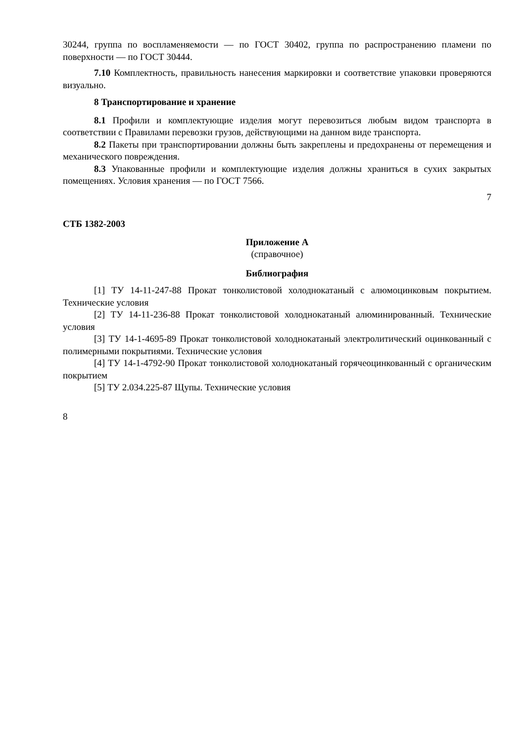30244, группа по воспламеняемости — по ГОСТ 30402, группа по распространению пламени по поверхности — по ГОСТ 30444.
7.10 Комплектность, правильность нанесения маркировки и соответствие упаковки проверяются визуально.
8 Транспортирование и хранение
8.1 Профили и комплектующие изделия могут перевозиться любым видом транспорта в соответствии с Правилами перевозки грузов, действующими на данном виде транспорта.
8.2 Пакеты при транспортировании должны быть закреплены и предохранены от перемещения и механического повреждения.
8.3 Упакованные профили и комплектующие изделия должны храниться в сухих закрытых помещениях. Условия хранения — по ГОСТ 7566.
7
СТБ 1382-2003
Приложение А
(справочное)
Библиография
[1] ТУ 14-11-247-88 Прокат тонколистовой холоднокатаный с алюмоцинковым покрытием. Технические условия
[2] ТУ 14-11-236-88 Прокат тонколистовой холоднокатаный алюминированный. Технические условия
[3] ТУ 14-1-4695-89 Прокат тонколистовой холоднокатаный электролитический оцинкованный с полимерными покрытиями. Технические условия
[4] ТУ 14-1-4792-90 Прокат тонколистовой холоднокатаный горячеоцинкованный с органическим покрытием
[5] ТУ 2.034.225-87 Щупы. Технические условия
8